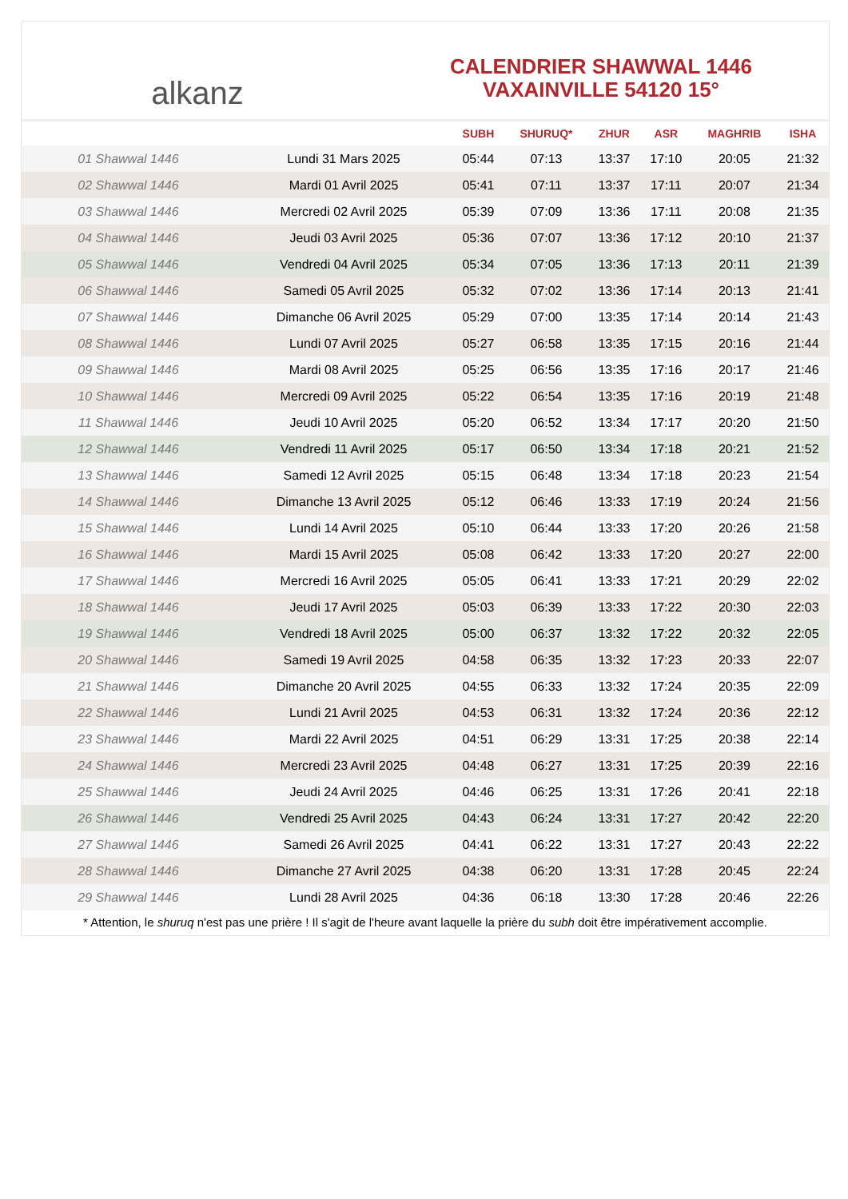alkanz
CALENDRIER SHAWWAL 1446
VAXAINVILLE 54120 15°
| | | SUBH | SHURUQ* | ZHUR | ASR | MAGHRIB | ISHA |
| --- | --- | --- | --- | --- | --- | --- | --- |
| 01 Shawwal 1446 | Lundi 31 Mars 2025 | 05:44 | 07:13 | 13:37 | 17:10 | 20:05 | 21:32 |
| 02 Shawwal 1446 | Mardi 01 Avril 2025 | 05:41 | 07:11 | 13:37 | 17:11 | 20:07 | 21:34 |
| 03 Shawwal 1446 | Mercredi 02 Avril 2025 | 05:39 | 07:09 | 13:36 | 17:11 | 20:08 | 21:35 |
| 04 Shawwal 1446 | Jeudi 03 Avril 2025 | 05:36 | 07:07 | 13:36 | 17:12 | 20:10 | 21:37 |
| 05 Shawwal 1446 | Vendredi 04 Avril 2025 | 05:34 | 07:05 | 13:36 | 17:13 | 20:11 | 21:39 |
| 06 Shawwal 1446 | Samedi 05 Avril 2025 | 05:32 | 07:02 | 13:36 | 17:14 | 20:13 | 21:41 |
| 07 Shawwal 1446 | Dimanche 06 Avril 2025 | 05:29 | 07:00 | 13:35 | 17:14 | 20:14 | 21:43 |
| 08 Shawwal 1446 | Lundi 07 Avril 2025 | 05:27 | 06:58 | 13:35 | 17:15 | 20:16 | 21:44 |
| 09 Shawwal 1446 | Mardi 08 Avril 2025 | 05:25 | 06:56 | 13:35 | 17:16 | 20:17 | 21:46 |
| 10 Shawwal 1446 | Mercredi 09 Avril 2025 | 05:22 | 06:54 | 13:35 | 17:16 | 20:19 | 21:48 |
| 11 Shawwal 1446 | Jeudi 10 Avril 2025 | 05:20 | 06:52 | 13:34 | 17:17 | 20:20 | 21:50 |
| 12 Shawwal 1446 | Vendredi 11 Avril 2025 | 05:17 | 06:50 | 13:34 | 17:18 | 20:21 | 21:52 |
| 13 Shawwal 1446 | Samedi 12 Avril 2025 | 05:15 | 06:48 | 13:34 | 17:18 | 20:23 | 21:54 |
| 14 Shawwal 1446 | Dimanche 13 Avril 2025 | 05:12 | 06:46 | 13:33 | 17:19 | 20:24 | 21:56 |
| 15 Shawwal 1446 | Lundi 14 Avril 2025 | 05:10 | 06:44 | 13:33 | 17:20 | 20:26 | 21:58 |
| 16 Shawwal 1446 | Mardi 15 Avril 2025 | 05:08 | 06:42 | 13:33 | 17:20 | 20:27 | 22:00 |
| 17 Shawwal 1446 | Mercredi 16 Avril 2025 | 05:05 | 06:41 | 13:33 | 17:21 | 20:29 | 22:02 |
| 18 Shawwal 1446 | Jeudi 17 Avril 2025 | 05:03 | 06:39 | 13:33 | 17:22 | 20:30 | 22:03 |
| 19 Shawwal 1446 | Vendredi 18 Avril 2025 | 05:00 | 06:37 | 13:32 | 17:22 | 20:32 | 22:05 |
| 20 Shawwal 1446 | Samedi 19 Avril 2025 | 04:58 | 06:35 | 13:32 | 17:23 | 20:33 | 22:07 |
| 21 Shawwal 1446 | Dimanche 20 Avril 2025 | 04:55 | 06:33 | 13:32 | 17:24 | 20:35 | 22:09 |
| 22 Shawwal 1446 | Lundi 21 Avril 2025 | 04:53 | 06:31 | 13:32 | 17:24 | 20:36 | 22:12 |
| 23 Shawwal 1446 | Mardi 22 Avril 2025 | 04:51 | 06:29 | 13:31 | 17:25 | 20:38 | 22:14 |
| 24 Shawwal 1446 | Mercredi 23 Avril 2025 | 04:48 | 06:27 | 13:31 | 17:25 | 20:39 | 22:16 |
| 25 Shawwal 1446 | Jeudi 24 Avril 2025 | 04:46 | 06:25 | 13:31 | 17:26 | 20:41 | 22:18 |
| 26 Shawwal 1446 | Vendredi 25 Avril 2025 | 04:43 | 06:24 | 13:31 | 17:27 | 20:42 | 22:20 |
| 27 Shawwal 1446 | Samedi 26 Avril 2025 | 04:41 | 06:22 | 13:31 | 17:27 | 20:43 | 22:22 |
| 28 Shawwal 1446 | Dimanche 27 Avril 2025 | 04:38 | 06:20 | 13:31 | 17:28 | 20:45 | 22:24 |
| 29 Shawwal 1446 | Lundi 28 Avril 2025 | 04:36 | 06:18 | 13:30 | 17:28 | 20:46 | 22:26 |
* Attention, le shuruq n'est pas une prière ! Il s'agit de l'heure avant laquelle la prière du subh doit être impérativement accomplie.